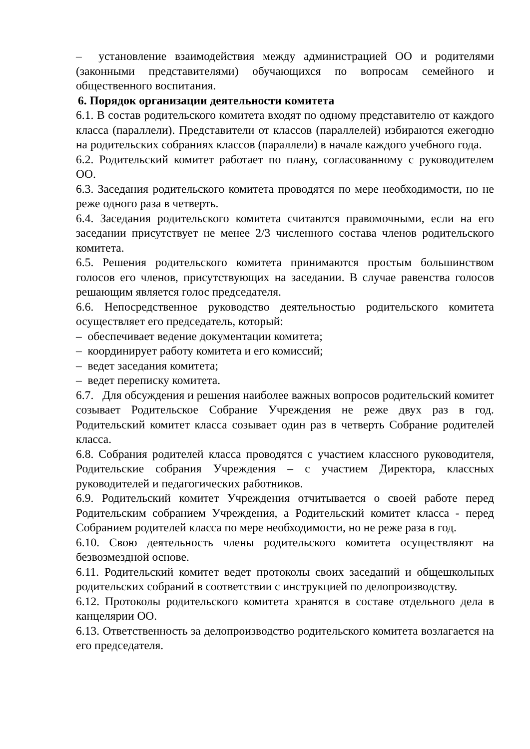– установление взаимодействия между администрацией ОО и родителями (законными представителями) обучающихся по вопросам семейного и общественного воспитания.
6. Порядок организации деятельности комитета
6.1. В состав родительского комитета входят по одному представителю от каждого класса (параллели). Представители от классов (параллелей) избираются ежегодно на родительских собраниях классов (параллели) в начале каждого учебного года.
6.2. Родительский комитет работает по плану, согласованному с руководителем ОО.
6.3. Заседания родительского комитета проводятся по мере необходимости, но не реже одного раза в четверть.
6.4. Заседания родительского комитета считаются правомочными, если на его заседании присутствует не менее 2/3 численного состава членов родительского комитета.
6.5. Решения родительского комитета принимаются простым большинством голосов его членов, присутствующих на заседании. В случае равенства голосов решающим является голос председателя.
6.6. Непосредственное руководство деятельностью родительского комитета осуществляет его председатель, который:
– обеспечивает ведение документации комитета;
– координирует работу комитета и его комиссий;
– ведет заседания комитета;
– ведет переписку комитета.
6.7. Для обсуждения и решения наиболее важных вопросов родительский комитет созывает Родительское Собрание Учреждения не реже двух раз в год. Родительский комитет класса созывает один раз в четверть Собрание родителей класса.
6.8. Собрания родителей класса проводятся с участием классного руководителя, Родительские собрания Учреждения – с участием Директора, классных руководителей и педагогических работников.
6.9. Родительский комитет Учреждения отчитывается о своей работе перед Родительским собранием Учреждения, а Родительский комитет класса - перед Собранием родителей класса по мере необходимости, но не реже раза в год.
6.10. Свою деятельность члены родительского комитета осуществляют на безвозмездной основе.
6.11. Родительский комитет ведет протоколы своих заседаний и общешкольных родительских собраний в соответствии с инструкцией по делопроизводству.
6.12. Протоколы родительского комитета хранятся в составе отдельного дела в канцелярии ОО.
6.13. Ответственность за делопроизводство родительского комитета возлагается на его председателя.